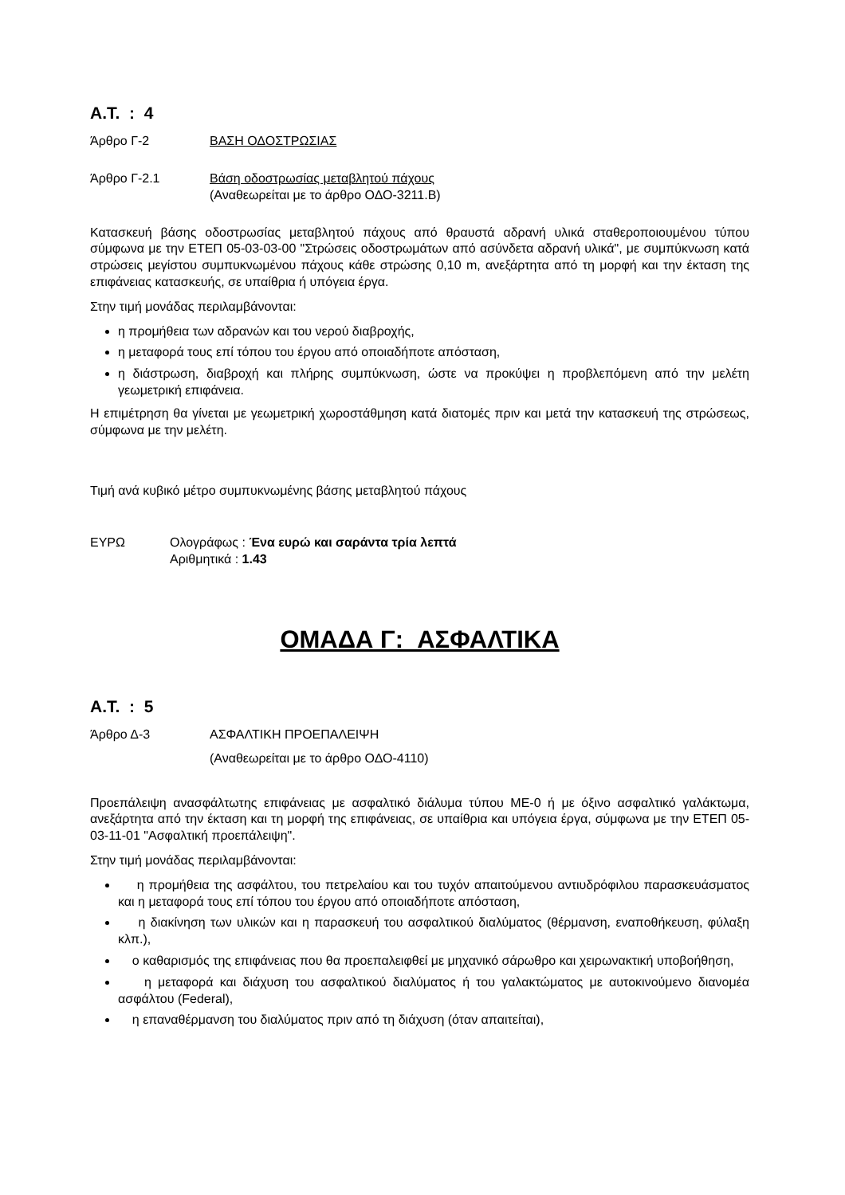Α.Τ. : 4
Άρθρο Γ-2 ΒΑΣΗ ΟΔΟΣΤΡΩΣΙΑΣ
Άρθρο Γ-2.1 Βάση οδοστρωσίας μεταβλητού πάχους
(Αναθεωρείται με το άρθρο ΟΔΟ-3211.Β)
Κατασκευή βάσης οδοστρωσίας μεταβλητού πάχους από θραυστά αδρανή υλικά σταθεροποιουμένου τύπου σύμφωνα με την ΕΤΕΠ 05-03-03-00 "Στρώσεις οδοστρωμάτων από ασύνδετα αδρανή υλικά", με συμπύκνωση κατά στρώσεις μεγίστου συμπυκνωμένου πάχους κάθε στρώσης 0,10 m, ανεξάρτητα από τη μορφή και την έκταση της επιφάνειας κατασκευής, σε υπαίθρια ή υπόγεια έργα.
Στην τιμή μονάδας περιλαμβάνονται:
η προμήθεια των αδρανών και του νερού διαβροχής,
η μεταφορά τους επί τόπου του έργου από οποιαδήποτε απόσταση,
η διάστρωση, διαβροχή και πλήρης συμπύκνωση, ώστε να προκύψει η προβλεπόμενη από την μελέτη γεωμετρική επιφάνεια.
Η επιμέτρηση θα γίνεται με γεωμετρική χωροστάθμηση κατά διατομές πριν και μετά την κατασκευή της στρώσεως, σύμφωνα με την μελέτη.
Τιμή ανά κυβικό μέτρο συμπυκνωμένης βάσης μεταβλητού πάχους
ΕΥΡΩ Ολογράφως : Ένα ευρώ και σαράντα τρία λεπτά
Αριθμητικά : 1.43
ΟΜΑΔΑ Γ: ΑΣΦΑΛΤΙΚΑ
Α.Τ. : 5
Άρθρο Δ-3 ΑΣΦΑΛΤΙΚΗ ΠΡΟΕΠΑΛΕΙΨΗ
(Αναθεωρείται με το άρθρο ΟΔΟ-4110)
Προεπάλειψη ανασφάλτωτης επιφάνειας με ασφαλτικό διάλυμα τύπου ΜΕ-0 ή με όξινο ασφαλτικό γαλάκτωμα, ανεξάρτητα από την έκταση και τη μορφή της επιφάνειας, σε υπαίθρια και υπόγεια έργα, σύμφωνα με την ΕΤΕΠ 05-03-11-01 "Ασφαλτική προεπάλειψη".
Στην τιμή μονάδας περιλαμβάνονται:
η προμήθεια της ασφάλτου, του πετρελαίου και του τυχόν απαιτούμενου αντιυδρόφιλου παρασκευάσματος και η μεταφορά τους επί τόπου του έργου από οποιαδήποτε απόσταση,
η διακίνηση των υλικών και η παρασκευή του ασφαλτικού διαλύματος (θέρμανση, εναποθήκευση, φύλαξη κλπ.),
ο καθαρισμός της επιφάνειας που θα προεπαλειφθεί με μηχανικό σάρωθρο και χειρωνακτική υποβοήθηση,
η μεταφορά και διάχυση του ασφαλτικού διαλύματος ή του γαλακτώματος με αυτοκινούμενο διανομέα ασφάλτου (Federal),
η επαναθέρμανση του διαλύματος πριν από τη διάχυση (όταν απαιτείται),